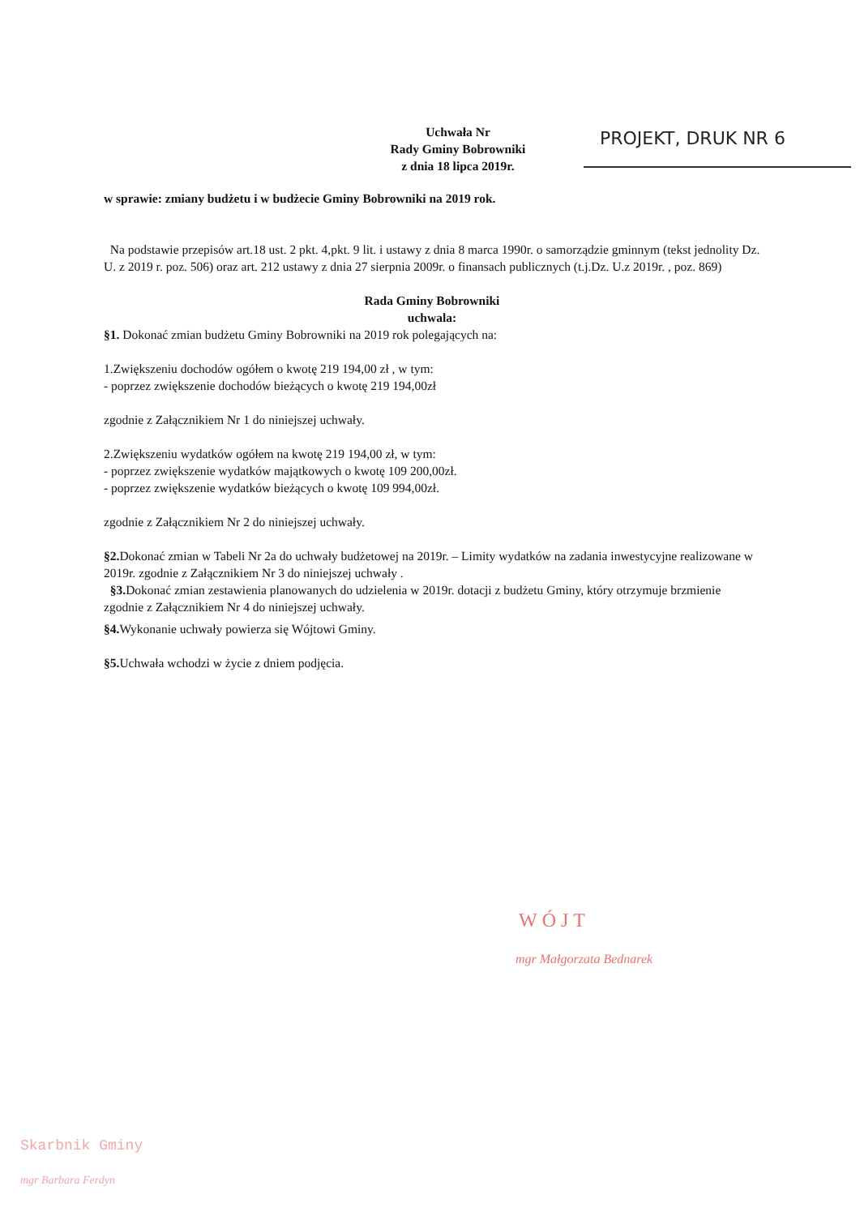Uchwała Nr
Rady Gminy Bobrowniki
z dnia 18 lipca 2019r.
PROJEKT, DRUK NR 6
w sprawie: zmiany budżetu i w budżecie Gminy Bobrowniki na 2019 rok.
Na podstawie przepisów art.18 ust. 2 pkt. 4,pkt. 9 lit. i ustawy z dnia 8 marca 1990r. o samorządzie gminnym (tekst jednolity Dz. U. z 2019 r. poz. 506) oraz art. 212 ustawy z dnia 27 sierpnia 2009r. o finansach publicznych (t.j.Dz. U.z 2019r. , poz. 869)
Rada Gminy Bobrowniki
uchwala:
§1. Dokonać zmian budżetu Gminy Bobrowniki na 2019 rok polegających na:
1.Zwiększeniu dochodów ogółem o kwotę 219 194,00 zł , w tym:
- poprzez zwiększenie dochodów bieżących o kwotę 219 194,00zł
zgodnie z Załącznikiem Nr 1 do niniejszej uchwały.
2.Zwiększeniu wydatków ogółem na kwotę 219 194,00 zł, w tym:
- poprzez zwiększenie wydatków majątkowych o kwotę 109 200,00zł.
- poprzez zwiększenie wydatków bieżących o kwotę 109 994,00zł.
zgodnie z Załącznikiem Nr 2 do niniejszej uchwały.
§2. Dokonać zmian w Tabeli Nr 2a do uchwały budżetowej na 2019r. – Limity wydatków na zadania inwestycyjne realizowane w 2019r. zgodnie z Załącznikiem Nr 3 do niniejszej uchwały .
§3. Dokonać zmian zestawienia planowanych do udzielenia w 2019r. dotacji z budżetu Gminy, który otrzymuje brzmienie zgodnie z Załącznikiem Nr 4 do niniejszej uchwały.
§4. Wykonanie uchwały powierza się Wójtowi Gminy.
§5. Uchwała wchodzi w życie z dniem podjęcia.
WÓJT
mgr Małgorzata Bednarek
Skarbnik Gminy
mgr Barbara Ferdyn